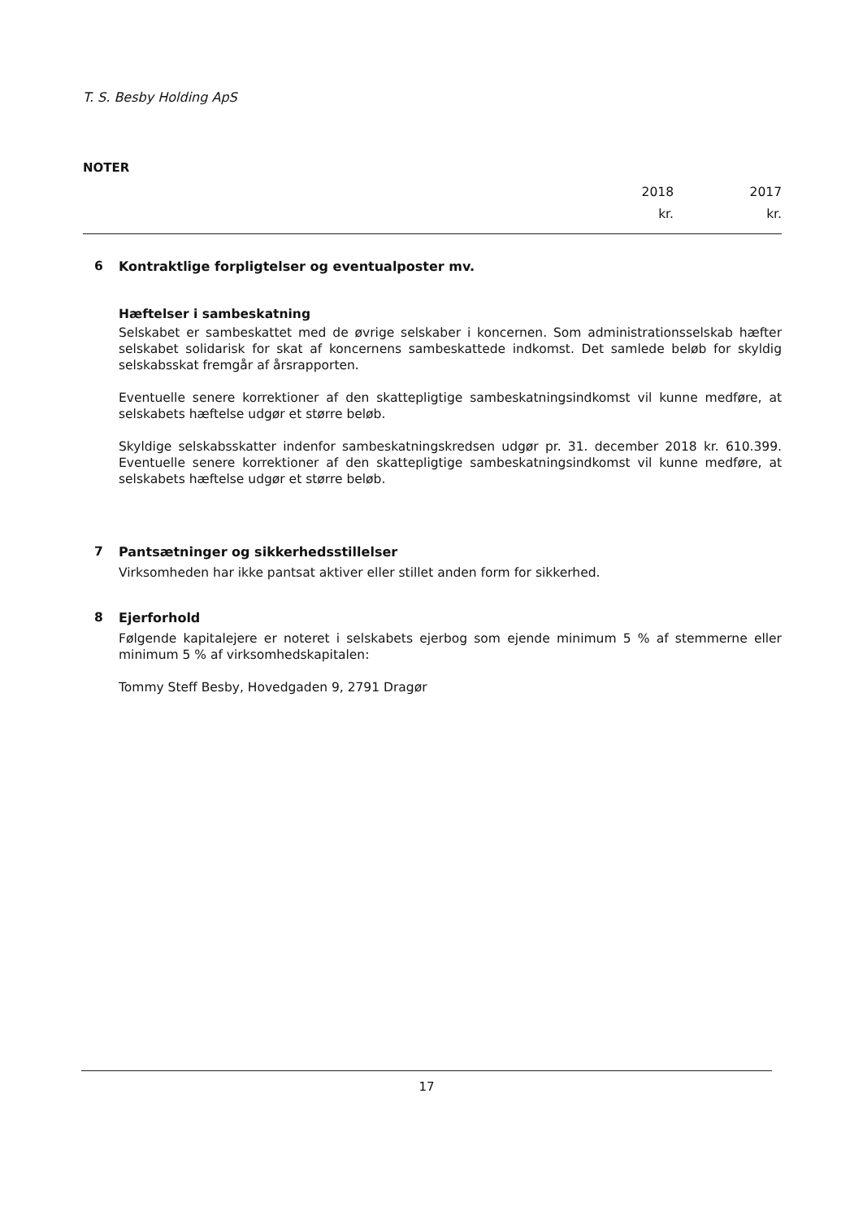T. S. Besby Holding ApS
NOTER
2018
kr.
2017
kr.
6 Kontraktlige forpligtelser og eventualposter mv.
Hæftelser i sambeskatning
Selskabet er sambeskattet med de øvrige selskaber i koncernen. Som administrationsselskab hæfter selskabet solidarisk for skat af koncernens sambeskattede indkomst. Det samlede beløb for skyldig selskabsskat fremgår af årsrapporten.
Eventuelle senere korrektioner af den skattepligtige sambeskatningsindkomst vil kunne medføre, at selskabets hæftelse udgør et større beløb.
Skyldige selskabsskatter indenfor sambeskatningskredsen udgør pr. 31. december 2018 kr. 610.399. Eventuelle senere korrektioner af den skattepligtige sambeskatningsindkomst vil kunne medføre, at selskabets hæftelse udgør et større beløb.
7 Pantsætninger og sikkerhedsstillelser
Virksomheden har ikke pantsat aktiver eller stillet anden form for sikkerhed.
8 Ejerforhold
Følgende kapitalejere er noteret i selskabets ejerbog som ejende minimum 5 % af stemmerne eller minimum 5 % af virksomhedskapitalen:
Tommy Steff Besby, Hovedgaden 9, 2791 Dragør
17